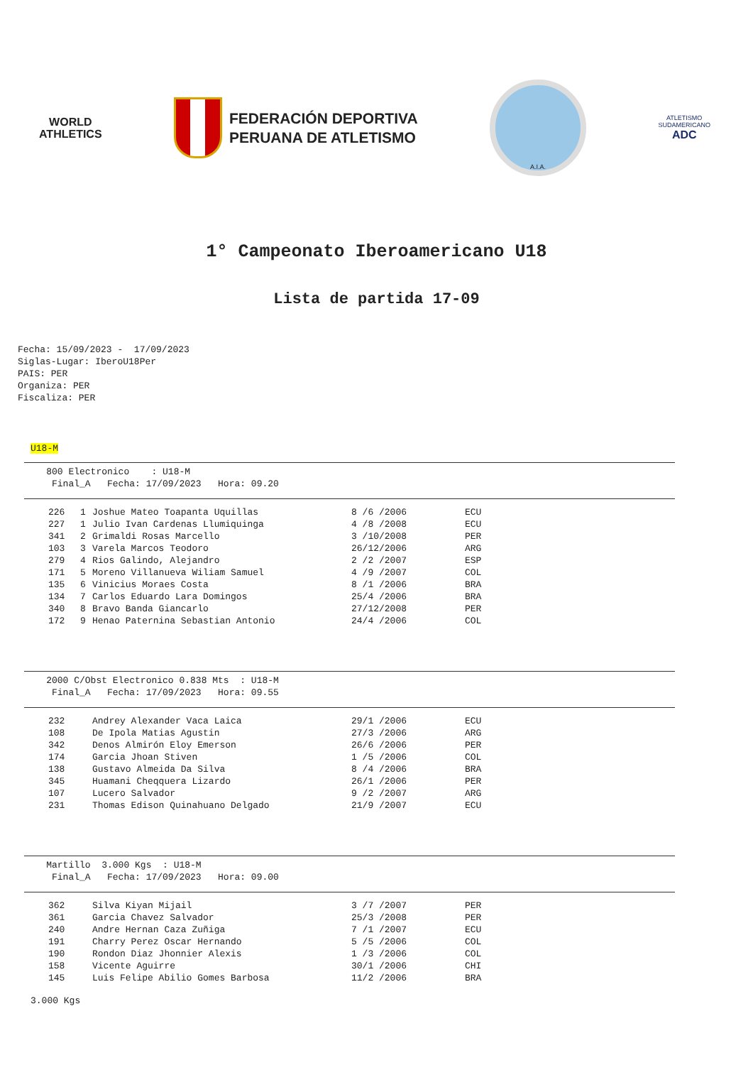WORLD
ATHLETICS
FEDERACIÓN DEPORTIVA
PERUANA DE ATLETISMO
A.I.A.
ATLETISMO
SUDAMERICANO
ADC
1° Campeonato Iberoamericano U18
Lista de partida 17-09
Fecha: 15/09/2023 - 17/09/2023 Siglas-Lugar: IberoU18Per PAIS: PER Organiza: PER Fiscaliza: PER
U18-M
800 Electronico : U18-M Final_A Fecha: 17/09/2023 Hora: 09.20
| 226 | 1 | Joshue Mateo Toapanta Uquillas | 8 /6 /2006 | ECU |
| 227 | 1 | Julio Ivan Cardenas Llumiquinga | 4 /8 /2008 | ECU |
| 341 | 2 | Grimaldi Rosas Marcello | 3 /10/2008 | PER |
| 103 | 3 | Varela Marcos Teodoro | 26/12/2006 | ARG |
| 279 | 4 | Rios Galindo, Alejandro | 2 /2 /2007 | ESP |
| 171 | 5 | Moreno Villanueva Wiliam Samuel | 4 /9 /2007 | COL |
| 135 | 6 | Vinicius Moraes Costa | 8 /1 /2006 | BRA |
| 134 | 7 | Carlos Eduardo Lara Domingos | 25/4 /2006 | BRA |
| 340 | 8 | Bravo Banda Giancarlo | 27/12/2008 | PER |
| 172 | 9 | Henao Paternina Sebastian Antonio | 24/4 /2006 | COL |
2000 C/Obst Electronico 0.838 Mts : U18-M Final_A Fecha: 17/09/2023 Hora: 09.55
| 232 | Andrey Alexander Vaca Laica | 29/1 /2006 | ECU |
| 108 | De Ipola Matias Agustin | 27/3 /2006 | ARG |
| 342 | Denos Almirón Eloy Emerson | 26/6 /2006 | PER |
| 174 | Garcia Jhoan Stiven | 1 /5 /2006 | COL |
| 138 | Gustavo Almeida Da Silva | 8 /4 /2006 | BRA |
| 345 | Huamani Cheqquera Lizardo | 26/1 /2006 | PER |
| 107 | Lucero Salvador | 9 /2 /2007 | ARG |
| 231 | Thomas Edison Quinahuano Delgado | 21/9 /2007 | ECU |
Martillo 3.000 Kgs : U18-M Final_A Fecha: 17/09/2023 Hora: 09.00
| 362 | Silva Kiyan Mijail | 3 /7 /2007 | PER |
| 361 | Garcia Chavez Salvador | 25/3 /2008 | PER |
| 240 | Andre Hernan Caza Zuñiga | 7 /1 /2007 | ECU |
| 191 | Charry Perez Oscar Hernando | 5 /5 /2006 | COL |
| 190 | Rondon Diaz Jhonnier Alexis | 1 /3 /2006 | COL |
| 158 | Vicente Aguirre | 30/1 /2006 | CHI |
| 145 | Luis Felipe Abilio Gomes Barbosa | 11/2 /2006 | BRA |
3.000 Kgs